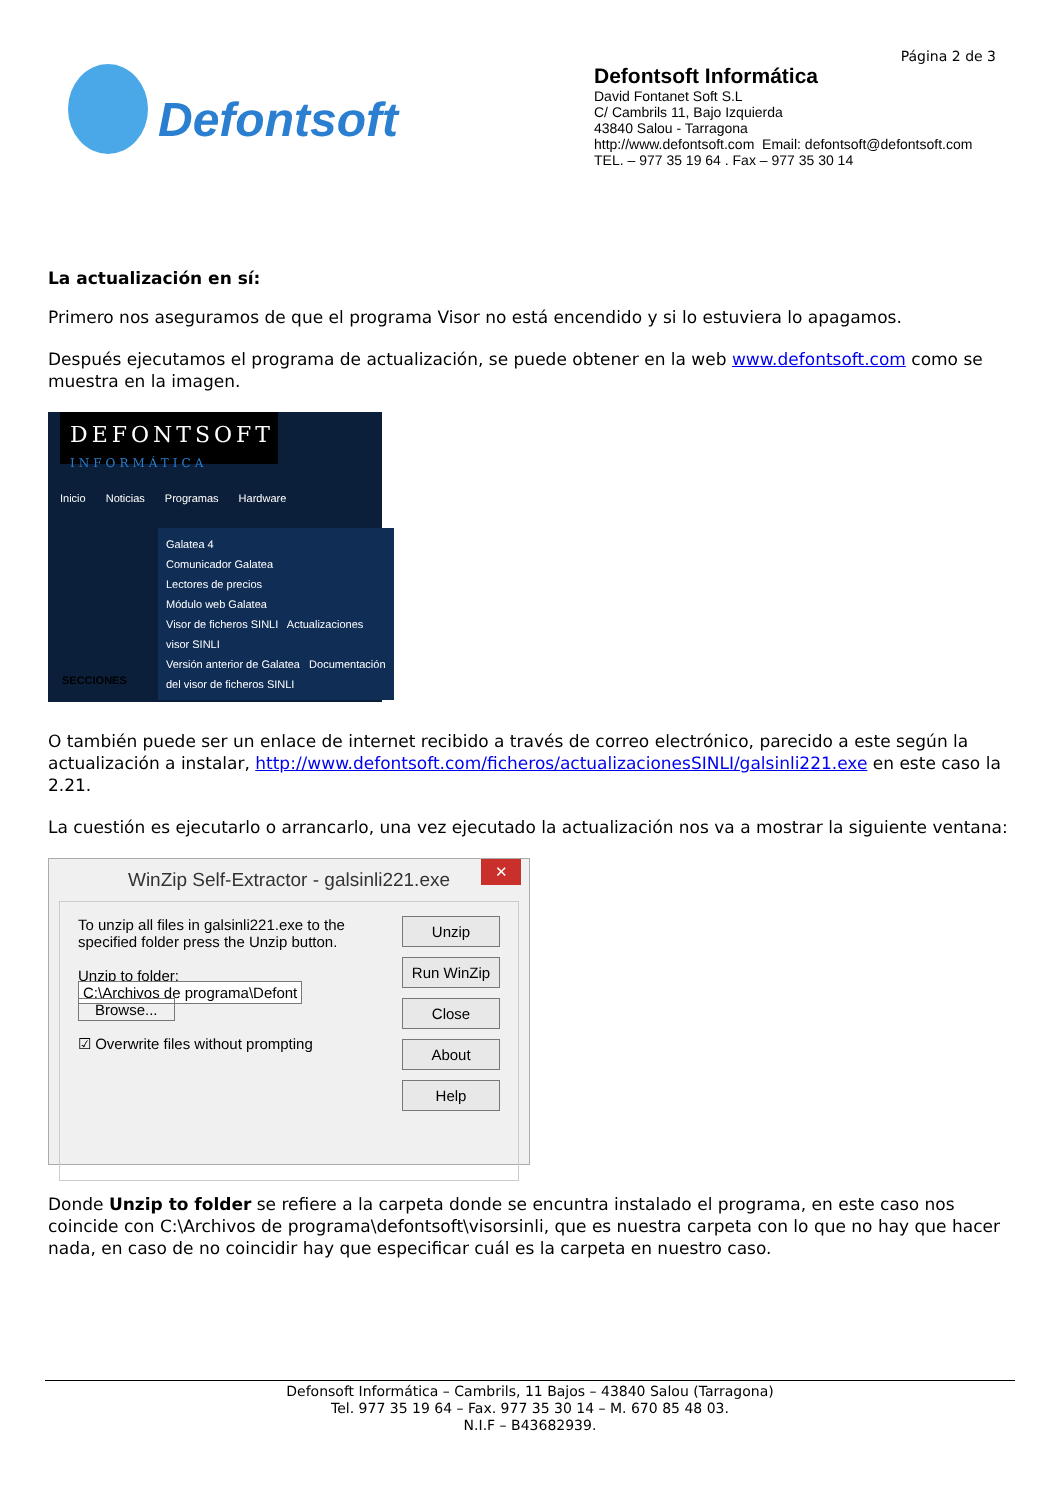Defontsoft
Página 2 de 3
Defontsoft Informática
David Fontanet Soft S.L
C/ Cambrils 11, Bajo Izquierda
43840 Salou - Tarragona
http://www.defontsoft.com Email: defontsoft@defontsoft.com
TEL. – 977 35 19 64 . Fax – 977 35 30 14
La actualización en sí:
Primero nos aseguramos de que el programa Visor no está encendido y si lo estuviera lo apagamos.
Después ejecutamos el programa de actualización, se puede obtener en la web www.defontsoft.com como se muestra en la imagen.
DEFONTSOFT
INFORMÁTICA
Inicio Noticias Programas Hardware
SECCIONES
Galatea 4
Comunicador Galatea
Lectores de precios
Módulo web Galatea
Visor de ficheros SINLI Actualizaciones visor SINLI
Versión anterior de Galatea Documentación del visor de ficheros SINLI
O también puede ser un enlace de internet recibido a través de correo electrónico, parecido a este según la actualización a instalar, http://www.defontsoft.com/ficheros/actualizacionesSINLI/galsinli221.exe en este caso la 2.21.
La cuestión es ejecutarlo o arrancarlo, una vez ejecutado la actualización nos va a mostrar la siguiente ventana:
WinZip Self-Extractor - galsinli221.exe
✕
To unzip all files in galsinli221.exe to the specified folder press the Unzip button.
Unzip to folder:
C:\Archivos de programa\Defont Browse...
☑ Overwrite files without prompting
Unzip
Run WinZip
Close
About
Help
Donde Unzip to folder se refiere a la carpeta donde se encuntra instalado el programa, en este caso nos coincide con C:\Archivos de programa\defontsoft\visorsinli, que es nuestra carpeta con lo que no hay que hacer nada, en caso de no coincidir hay que especificar cuál es la carpeta en nuestro caso.
Defonsoft Informática – Cambrils, 11 Bajos – 43840 Salou (Tarragona)
Tel. 977 35 19 64 – Fax. 977 35 30 14 – M. 670 85 48 03.
N.I.F – B43682939.